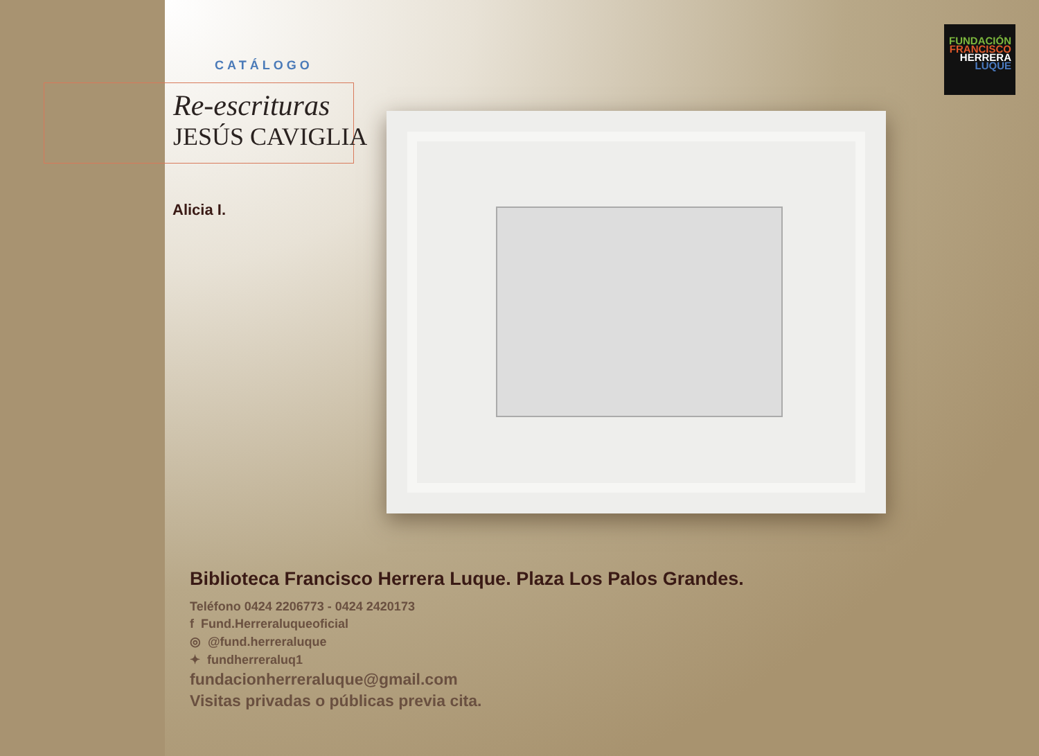CATÁLOGO
Re-escrituras
JESÚS CAVIGLIA
Alicia I.
FUNDACIÓN
FRANCISCO
HERRERA
LUQUE
Biblioteca Francisco Herrera Luque. Plaza Los Palos Grandes.
Teléfono 0424 2206773 - 0424 2420173
f Fund.Herreraluqueoficial
◎ @fund.herreraluque
✦ fundherreraluq1
fundacionherreraluque@gmail.com
Visitas privadas o públicas previa cita.